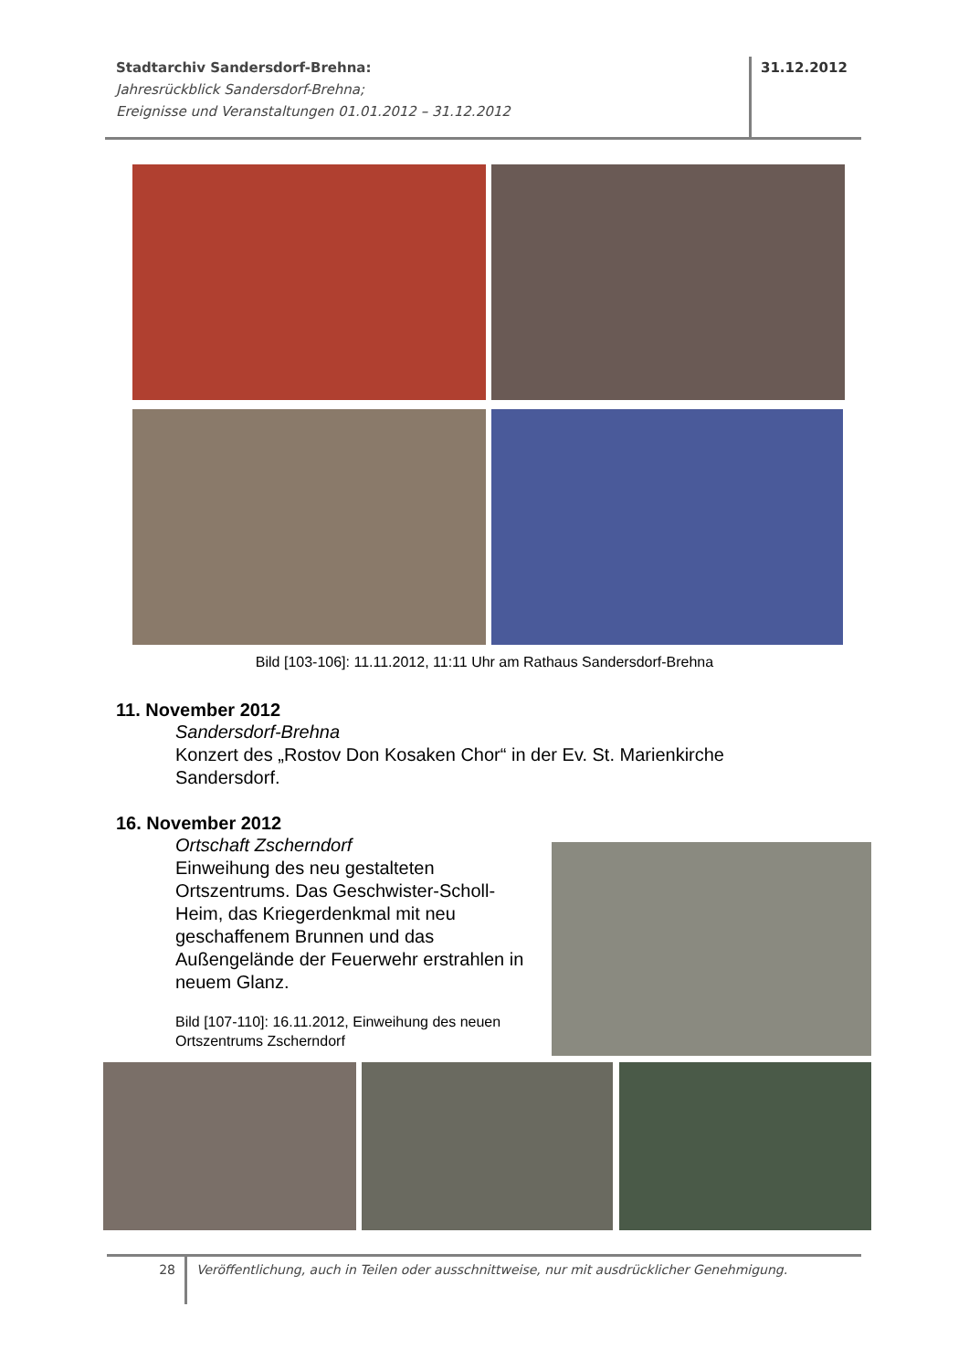Stadtarchiv Sandersdorf-Brehna:
Jahresrückblick Sandersdorf-Brehna;
Ereignisse und Veranstaltungen 01.01.2012 – 31.12.2012
31.12.2012
Bild [103-106]: 11.11.2012, 11:11 Uhr am Rathaus Sandersdorf-Brehna
11. November 2012
Sandersdorf-Brehna
Konzert des „Rostov Don Kosaken Chor“ in der Ev. St. Marienkirche
Sandersdorf.
16. November 2012
Ortschaft Zscherndorf
Einweihung des neu gestalteten Ortszentrums. Das Geschwister-Scholl-Heim, das Kriegerdenkmal mit neu geschaffenem Brunnen und das Außengelände der Feuerwehr erstrahlen in neuem Glanz.
Bild [107-110]: 16.11.2012, Einweihung des neuen Ortszentrums Zscherndorf
28
Veröffentlichung, auch in Teilen oder ausschnittweise, nur mit ausdrücklicher Genehmigung.